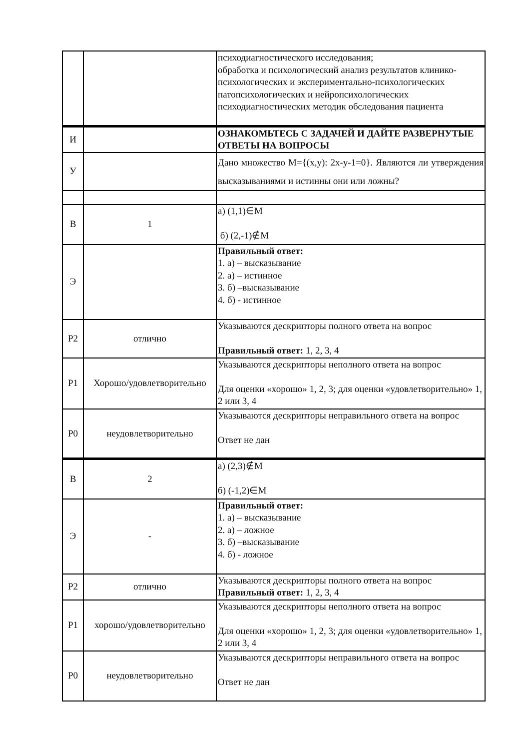| | | психодиагностического исследования; обработка и психологический анализ результатов клинико-психологических и экспериментально-психологических патопсихологических и нейропсихологических психодиагностических методик обследования пациента |
| И | | ОЗНАКОМЬТЕСЬ С ЗАДАЧЕЙ И ДАЙТЕ РАЗВЕРНУТЫЕ ОТВЕТЫ НА ВОПРОСЫ |
| У | | Дано множество M={(x,y): 2x-y-1=0}. Являются ли утверждения высказываниями и истинны они или ложны? |
| В | 1 | а) (1,1)∈M б) (2,-1)∉M |
| Э | | Правильный ответ: 1. а) – высказывание 2. а) – истинное 3. б) –высказывание 4. б) - истинное |
| Р2 | отлично | Указываются дескрипторы полного ответа на вопрос Правильный ответ: 1, 2, 3, 4 |
| Р1 | Хорошо/удовлетворительно | Указываются дескрипторы неполного ответа на вопрос Для оценки «хорошо» 1, 2, 3; для оценки «удовлетворительно» 1, 2 или 3, 4 |
| Р0 | неудовлетворительно | Указываются дескрипторы неправильного ответа на вопрос Ответ не дан |
| В | 2 | а) (2,3)∉M б) (-1,2)∈M |
| Э | - | Правильный ответ: 1. а) – высказывание 2. а) – ложное 3. б) –высказывание 4. б) - ложное |
| Р2 | отлично | Указываются дескрипторы полного ответа на вопрос Правильный ответ: 1, 2, 3, 4 |
| Р1 | хорошо/удовлетворительно | Указываются дескрипторы неполного ответа на вопрос Для оценки «хорошо» 1, 2, 3; для оценки «удовлетворительно» 1, 2 или 3, 4 |
| Р0 | неудовлетворительно | Указываются дескрипторы неправильного ответа на вопрос Ответ не дан |